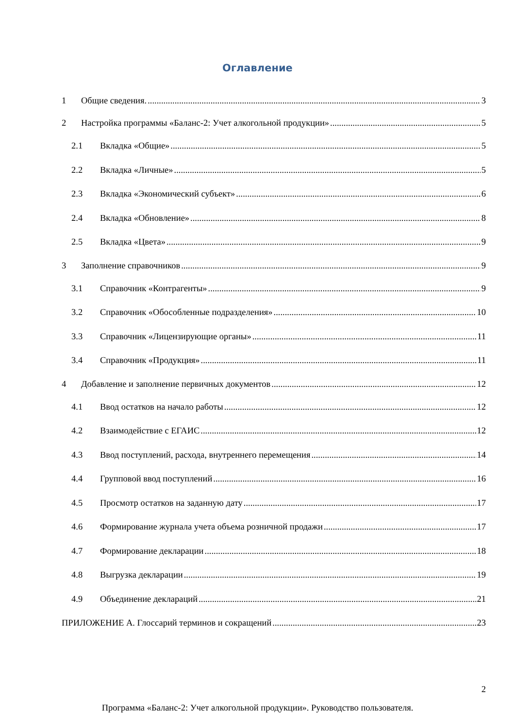Оглавление
1 Общие сведения. 3
2 Настройка программы «Баланс-2: Учет алкогольной продукции» 5
2.1 Вкладка «Общие» 5
2.2 Вкладка «Личные» 5
2.3 Вкладка «Экономический субъект» 6
2.4 Вкладка «Обновление» 8
2.5 Вкладка «Цвета» 9
3 Заполнение справочников 9
3.1 Справочник «Контрагенты» 9
3.2 Справочник «Обособленные подразделения» 10
3.3 Справочник «Лицензирующие органы» 11
3.4 Справочник «Продукция» 11
4 Добавление и заполнение первичных документов 12
4.1 Ввод остатков на начало работы 12
4.2 Взаимодействие с ЕГАИС 12
4.3 Ввод поступлений, расхода, внутреннего перемещения 14
4.4 Групповой ввод поступлений 16
4.5 Просмотр остатков на заданную дату 17
4.6 Формирование журнала учета объема розничной продажи 17
4.7 Формирование декларации 18
4.8 Выгрузка декларации 19
4.9 Объединение деклараций 21
ПРИЛОЖЕНИЕ А. Глоссарий терминов и сокращений 23
2
Программа «Баланс-2: Учет алкогольной продукции». Руководство пользователя.